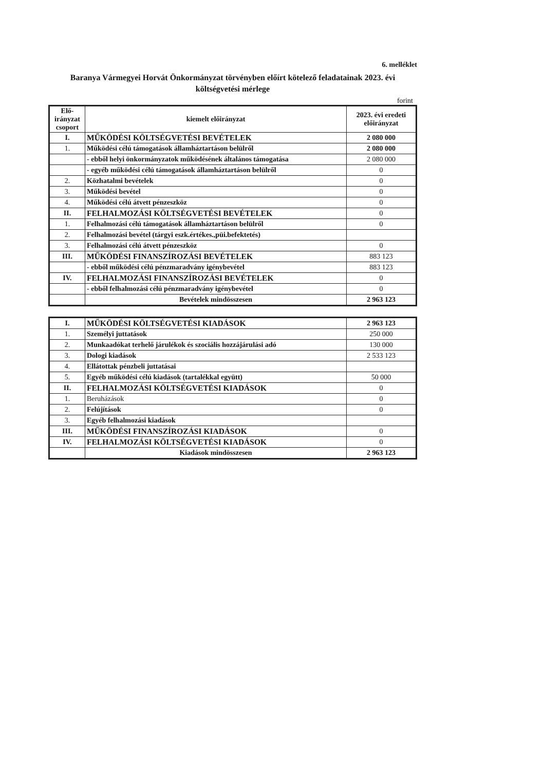6. melléklet
Baranya Vármegyei Horvát Önkormányzat törvényben előírt kötelező feladatainak 2023. évi költségvetési mérlege
forint
| Elő- irányzat csoport | kiemelt előirányzat | 2023. évi eredeti előirányzat |
| --- | --- | --- |
| I. | MŰKÖDÉSI KÖLTSÉGVETÉSI BEVÉTELEK | 2 080 000 |
| 1. | Működési célú támogatások államháztartáson belülről | 2 080 000 |
| | - ebből helyi önkormányzatok működésének általános támogatása | 2 080 000 |
| | - egyéb működési célú támogatások államháztartáson belülről | 0 |
| 2. | Közhatalmi bevételek | 0 |
| 3. | Működési bevétel | 0 |
| 4. | Működési célú átvett pénzeszköz | 0 |
| II. | FELHALMOZÁSI KÖLTSÉGVETÉSI BEVÉTELEK | 0 |
| 1. | Felhalmozási célú támogatások államháztartáson belülről | 0 |
| 2. | Felhalmozási bevétel (tárgyi eszk.értékes.,püi.befektetés) | |
| 3. | Felhalmozási célú átvett pénzeszköz | 0 |
| III. | MŰKÖDÉSI FINANSZÍROZÁSI BEVÉTELEK | 883 123 |
| | - ebből működési célú pénzmaradvány igénybevétel | 883 123 |
| IV. | FELHALMOZÁSI FINANSZÍROZÁSI BEVÉTELEK | 0 |
| | - ebből felhalmozási célú pénzmaradvány igénybevétel | 0 |
| | Bevételek mindösszesen | 2 963 123 |
| I. | MŰKÖDÉSI KÖLTSÉGVETÉSI KIADÁSOK | 2 963 123 |
| 1. | Személyi juttatások | 250 000 |
| 2. | Munkaadókat terhelő járulékok és szociális hozzájárulási adó | 130 000 |
| 3. | Dologi kiadások | 2 533 123 |
| 4. | Ellátottak pénzbeli juttatásai | |
| 5. | Egyéb működési célú kiadások (tartalékkal együtt) | 50 000 |
| II. | FELHALMOZÁSI KÖLTSÉGVETÉSI KIADÁSOK | 0 |
| 1. | Beruházások | 0 |
| 2. | Felújítások | 0 |
| 3. | Egyéb felhalmozási kiadások | |
| III. | MŰKÖDÉSI FINANSZÍROZÁSI KIADÁSOK | 0 |
| IV. | FELHALMOZÁSI KÖLTSÉGVETÉSI KIADÁSOK | 0 |
| | Kiadások mindösszesen | 2 963 123 |